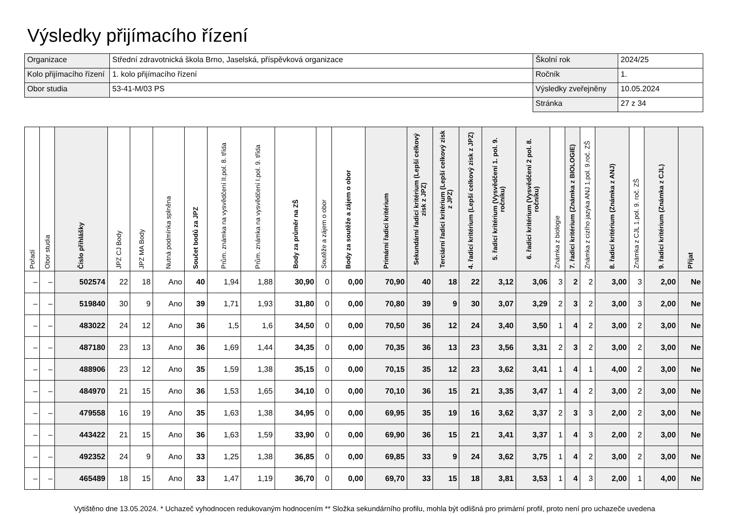Výsledky přijímacího řízení
| Organizace | Střední zdravotnická škola Brno, Jaselská, příspěvková organizace | Školní rok | 2024/25 |
| Kolo přijímacího řízení | 1. kolo přijímacího řízení | Ročník | 1. |
| Obor studia | 53-41-M/03 PS | Výsledky zveřejněny | 10.05.2024 |
| | | Stránka | 27 z 34 |
| Pořadí | Obor studia | Číslo přihlášky | JPZ CJ Body | JPZ MA Body | Nutná podmínka splněna | Součet bodů za JPZ | Prům. známka na vysvědčení II.pol. 8. třída | Prům. známka na vysvědčení I.pol. 9. třída | Body za průměr na ZŠ | Soutěže a zájem o obor | Body za soutěže a zájem o obor | Primární řadicí kritérium | Sekundární řadicí kritérium (Lepší celkový zisk z JPZ) | Terciární řadicí kritérium (Lepší celkový zisk z JPZ) | 4. řadicí kritérium (Lepší celkový zisk z JPZ) | 5. řadicí kritérium (Vysvědčení 1. pol. 9. ročníku) | 6. řadicí kritérium (Vysvědčení 2 pol. 8. ročníku) | Známka z biologie | 7. řadicí kritérium (Známka z BIOLOGIE) | Známka z cizího jazyka ANJ 1.pol. 9.roč. ZŠ | 8. řadicí kritérium (Známka z ANJ) | Známka z CJL 1.pol. 9. roč. ZŠ | 9. řadicí kritérium (Známka z CJL) | Přijat |
| --- | --- | --- | --- | --- | --- | --- | --- | --- | --- | --- | --- | --- | --- | --- | --- | --- | --- | --- | --- | --- | --- | --- | --- | --- |
| – | – | 502574 | 22 | 18 | Ano | 40 | 1,94 | 1,88 | 30,90 | 0 | 0,00 | 70,90 | 40 | 18 | 22 | 3,12 | 3,06 | 3 | 2 | 2 | 3,00 | 3 | 2,00 | Ne |
| – | – | 519840 | 30 | 9 | Ano | 39 | 1,71 | 1,93 | 31,80 | 0 | 0,00 | 70,80 | 39 | 9 | 30 | 3,07 | 3,29 | 2 | 3 | 2 | 3,00 | 3 | 2,00 | Ne |
| – | – | 483022 | 24 | 12 | Ano | 36 | 1,5 | 1,6 | 34,50 | 0 | 0,00 | 70,50 | 36 | 12 | 24 | 3,40 | 3,50 | 1 | 4 | 2 | 3,00 | 2 | 3,00 | Ne |
| – | – | 487180 | 23 | 13 | Ano | 36 | 1,69 | 1,44 | 34,35 | 0 | 0,00 | 70,35 | 36 | 13 | 23 | 3,56 | 3,31 | 2 | 3 | 2 | 3,00 | 2 | 3,00 | Ne |
| – | – | 488906 | 23 | 12 | Ano | 35 | 1,59 | 1,38 | 35,15 | 0 | 0,00 | 70,15 | 35 | 12 | 23 | 3,62 | 3,41 | 1 | 4 | 1 | 4,00 | 2 | 3,00 | Ne |
| – | – | 484970 | 21 | 15 | Ano | 36 | 1,53 | 1,65 | 34,10 | 0 | 0,00 | 70,10 | 36 | 15 | 21 | 3,35 | 3,47 | 1 | 4 | 2 | 3,00 | 2 | 3,00 | Ne |
| – | – | 479558 | 16 | 19 | Ano | 35 | 1,63 | 1,38 | 34,95 | 0 | 0,00 | 69,95 | 35 | 19 | 16 | 3,62 | 3,37 | 2 | 3 | 3 | 2,00 | 2 | 3,00 | Ne |
| – | – | 443422 | 21 | 15 | Ano | 36 | 1,63 | 1,59 | 33,90 | 0 | 0,00 | 69,90 | 36 | 15 | 21 | 3,41 | 3,37 | 1 | 4 | 3 | 2,00 | 2 | 3,00 | Ne |
| – | – | 492352 | 24 | 9 | Ano | 33 | 1,25 | 1,38 | 36,85 | 0 | 0,00 | 69,85 | 33 | 9 | 24 | 3,62 | 3,75 | 1 | 4 | 2 | 3,00 | 2 | 3,00 | Ne |
| – | – | 465489 | 18 | 15 | Ano | 33 | 1,47 | 1,19 | 36,70 | 0 | 0,00 | 69,70 | 33 | 15 | 18 | 3,81 | 3,53 | 1 | 4 | 3 | 2,00 | 1 | 4,00 | Ne |
Vytištěno dne 13.05.2024. * Uchazeč vyhodnocen redukovaným hodnocením ** Složka sekundárního profilu, mohla být odlišná pro primární profil, proto není pro uchazeče uvedena